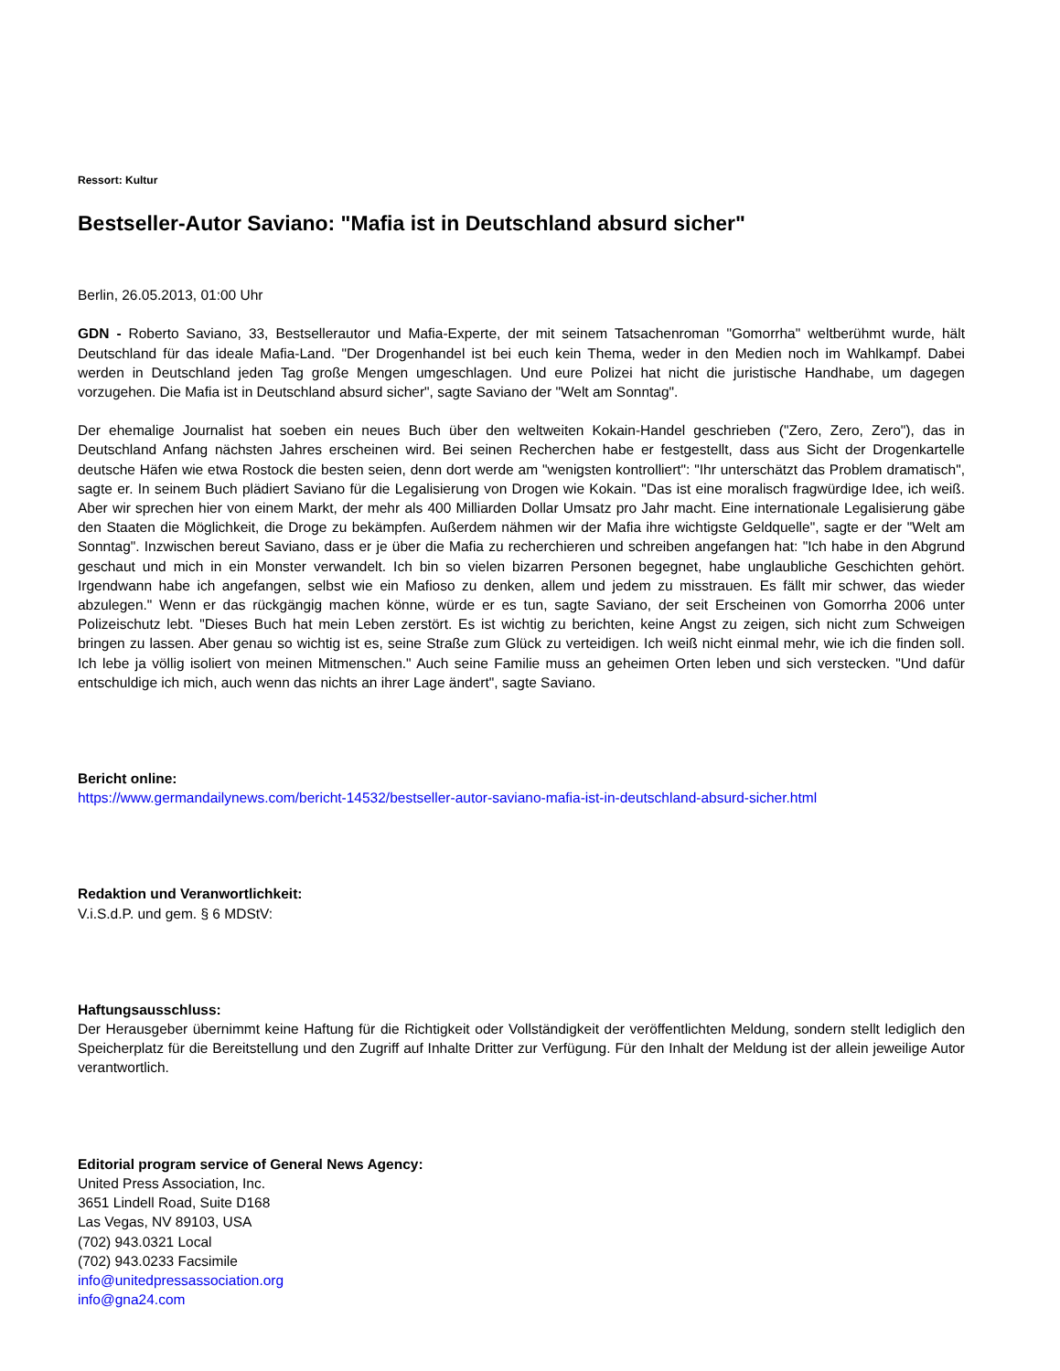Ressort: Kultur
Bestseller-Autor Saviano: "Mafia ist in Deutschland absurd sicher"
Berlin, 26.05.2013, 01:00 Uhr
GDN - Roberto Saviano, 33, Bestsellerautor und Mafia-Experte, der mit seinem Tatsachenroman "Gomorrha" weltberühmt wurde, hält Deutschland für das ideale Mafia-Land. "Der Drogenhandel ist bei euch kein Thema, weder in den Medien noch im Wahlkampf. Dabei werden in Deutschland jeden Tag große Mengen umgeschlagen. Und eure Polizei hat nicht die juristische Handhabe, um dagegen vorzugehen. Die Mafia ist in Deutschland absurd sicher", sagte Saviano der "Welt am Sonntag".
Der ehemalige Journalist hat soeben ein neues Buch über den weltweiten Kokain-Handel geschrieben ("Zero, Zero, Zero"), das in Deutschland Anfang nächsten Jahres erscheinen wird. Bei seinen Recherchen habe er festgestellt, dass aus Sicht der Drogenkartelle deutsche Häfen wie etwa Rostock die besten seien, denn dort werde am "wenigsten kontrolliert": "Ihr unterschätzt das Problem dramatisch", sagte er. In seinem Buch plädiert Saviano für die Legalisierung von Drogen wie Kokain. "Das ist eine moralisch fragwürdige Idee, ich weiß. Aber wir sprechen hier von einem Markt, der mehr als 400 Milliarden Dollar Umsatz pro Jahr macht. Eine internationale Legalisierung gäbe den Staaten die Möglichkeit, die Droge zu bekämpfen. Außerdem nähmen wir der Mafia ihre wichtigste Geldquelle", sagte er der "Welt am Sonntag". Inzwischen bereut Saviano, dass er je über die Mafia zu recherchieren und schreiben angefangen hat: "Ich habe in den Abgrund geschaut und mich in ein Monster verwandelt. Ich bin so vielen bizarren Personen begegnet, habe unglaubliche Geschichten gehört. Irgendwann habe ich angefangen, selbst wie ein Mafioso zu denken, allem und jedem zu misstrauen. Es fällt mir schwer, das wieder abzulegen." Wenn er das rückgängig machen könne, würde er es tun, sagte Saviano, der seit Erscheinen von Gomorrha 2006 unter Polizeischutz lebt. "Dieses Buch hat mein Leben zerstört. Es ist wichtig zu berichten, keine Angst zu zeigen, sich nicht zum Schweigen bringen zu lassen. Aber genau so wichtig ist es, seine Straße zum Glück zu verteidigen. Ich weiß nicht einmal mehr, wie ich die finden soll. Ich lebe ja völlig isoliert von meinen Mitmenschen." Auch seine Familie muss an geheimen Orten leben und sich verstecken. "Und dafür entschuldige ich mich, auch wenn das nichts an ihrer Lage ändert", sagte Saviano.
Bericht online:
https://www.germandailynews.com/bericht-14532/bestseller-autor-saviano-mafia-ist-in-deutschland-absurd-sicher.html
Redaktion und Veranwortlichkeit:
V.i.S.d.P. und gem. § 6 MDStV:
Haftungsausschluss:
Der Herausgeber übernimmt keine Haftung für die Richtigkeit oder Vollständigkeit der veröffentlichten Meldung, sondern stellt lediglich den Speicherplatz für die Bereitstellung und den Zugriff auf Inhalte Dritter zur Verfügung. Für den Inhalt der Meldung ist der allein jeweilige Autor verantwortlich.
Editorial program service of General News Agency:
United Press Association, Inc.
3651 Lindell Road, Suite D168
Las Vegas, NV 89103, USA
(702) 943.0321 Local
(702) 943.0233 Facsimile
info@unitedpressassociation.org
info@gna24.com